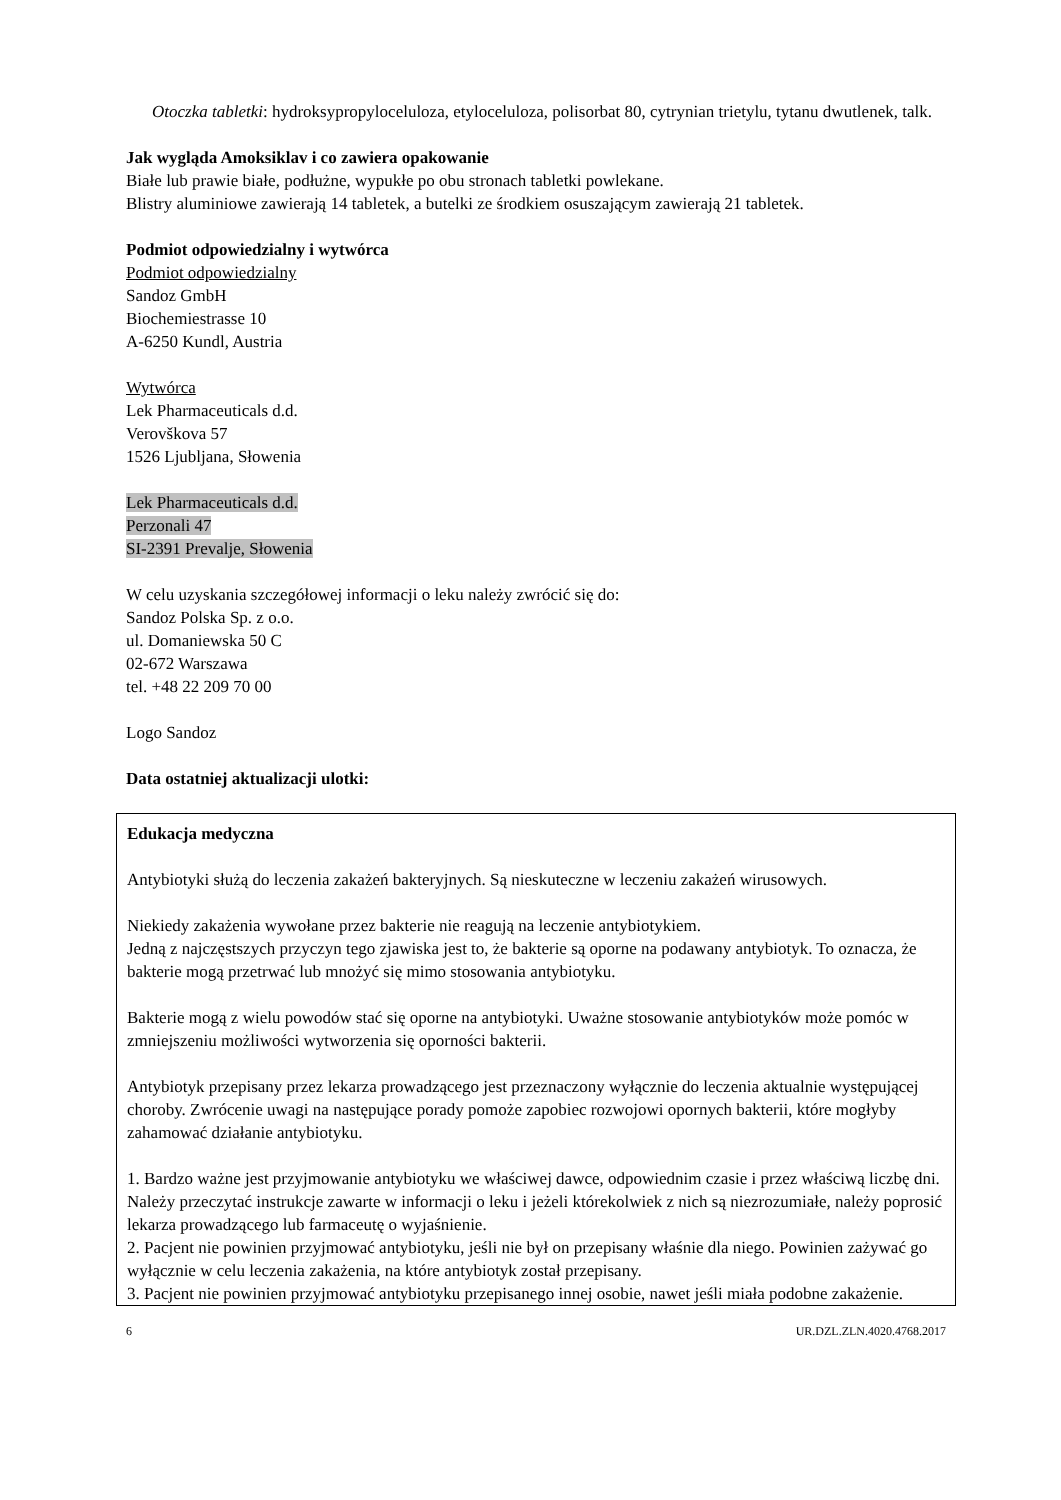Otoczka tabletki: hydroksypropyloceluloza, etyloceluloza, polisorbat 80, cytrynian trietylu, tytanu dwutlenek, talk.
Jak wygląda Amoksiklav i co zawiera opakowanie
Białe lub prawie białe, podłużne, wypukłe po obu stronach tabletki powlekane.
Blistry aluminiowe zawierają 14 tabletek, a butelki ze środkiem osuszającym zawierają 21 tabletek.
Podmiot odpowiedzialny i wytwórca
Podmiot odpowiedzialny
Sandoz GmbH
Biochemiestrasse 10
A-6250 Kundl, Austria
Wytwórca
Lek Pharmaceuticals d.d.
Verovškova 57
1526 Ljubljana, Słowenia
Lek Pharmaceuticals d.d.
Perzonali 47
SI-2391 Prevalje, Słowenia
W celu uzyskania szczegółowej informacji o leku należy zwrócić się do:
Sandoz Polska Sp. z o.o.
ul. Domaniewska 50 C
02-672 Warszawa
tel. +48 22 209 70 00
Logo Sandoz
Data ostatniej aktualizacji ulotki:
Edukacja medyczna
Antybiotyki służą do leczenia zakażeń bakteryjnych. Są nieskuteczne w leczeniu zakażeń wirusowych.
Niekiedy zakażenia wywołane przez bakterie nie reagują na leczenie antybiotykiem.
Jedną z najczęstszych przyczyn tego zjawiska jest to, że bakterie są oporne na podawany antybiotyk. To oznacza, że bakterie mogą przetrwać lub mnożyć się mimo stosowania antybiotyku.
Bakterie mogą z wielu powodów stać się oporne na antybiotyki. Uważne stosowanie antybiotyków może pomóc w zmniejszeniu możliwości wytworzenia się oporności bakterii.
Antybiotyk przepisany przez lekarza prowadzącego jest przeznaczony wyłącznie do leczenia aktualnie występującej choroby. Zwrócenie uwagi na następujące porady pomoże zapobiec rozwojowi opornych bakterii, które mogłyby zahamować działanie antybiotyku.
1. Bardzo ważne jest przyjmowanie antybiotyku we właściwej dawce, odpowiednim czasie i przez właściwą liczbę dni. Należy przeczytać instrukcje zawarte w informacji o leku i jeżeli którekolwiek z nich są niezrozumiałe, należy poprosić lekarza prowadzącego lub farmaceutę o wyjaśnienie.
2. Pacjent nie powinien przyjmować antybiotyku, jeśli nie był on przepisany właśnie dla niego. Powinien zażywać go wyłącznie w celu leczenia zakażenia, na które antybiotyk został przepisany.
3. Pacjent nie powinien przyjmować antybiotyku przepisanego innej osobie, nawet jeśli miała podobne zakażenie.
6 UR.DZL.ZLN.4020.4768.2017